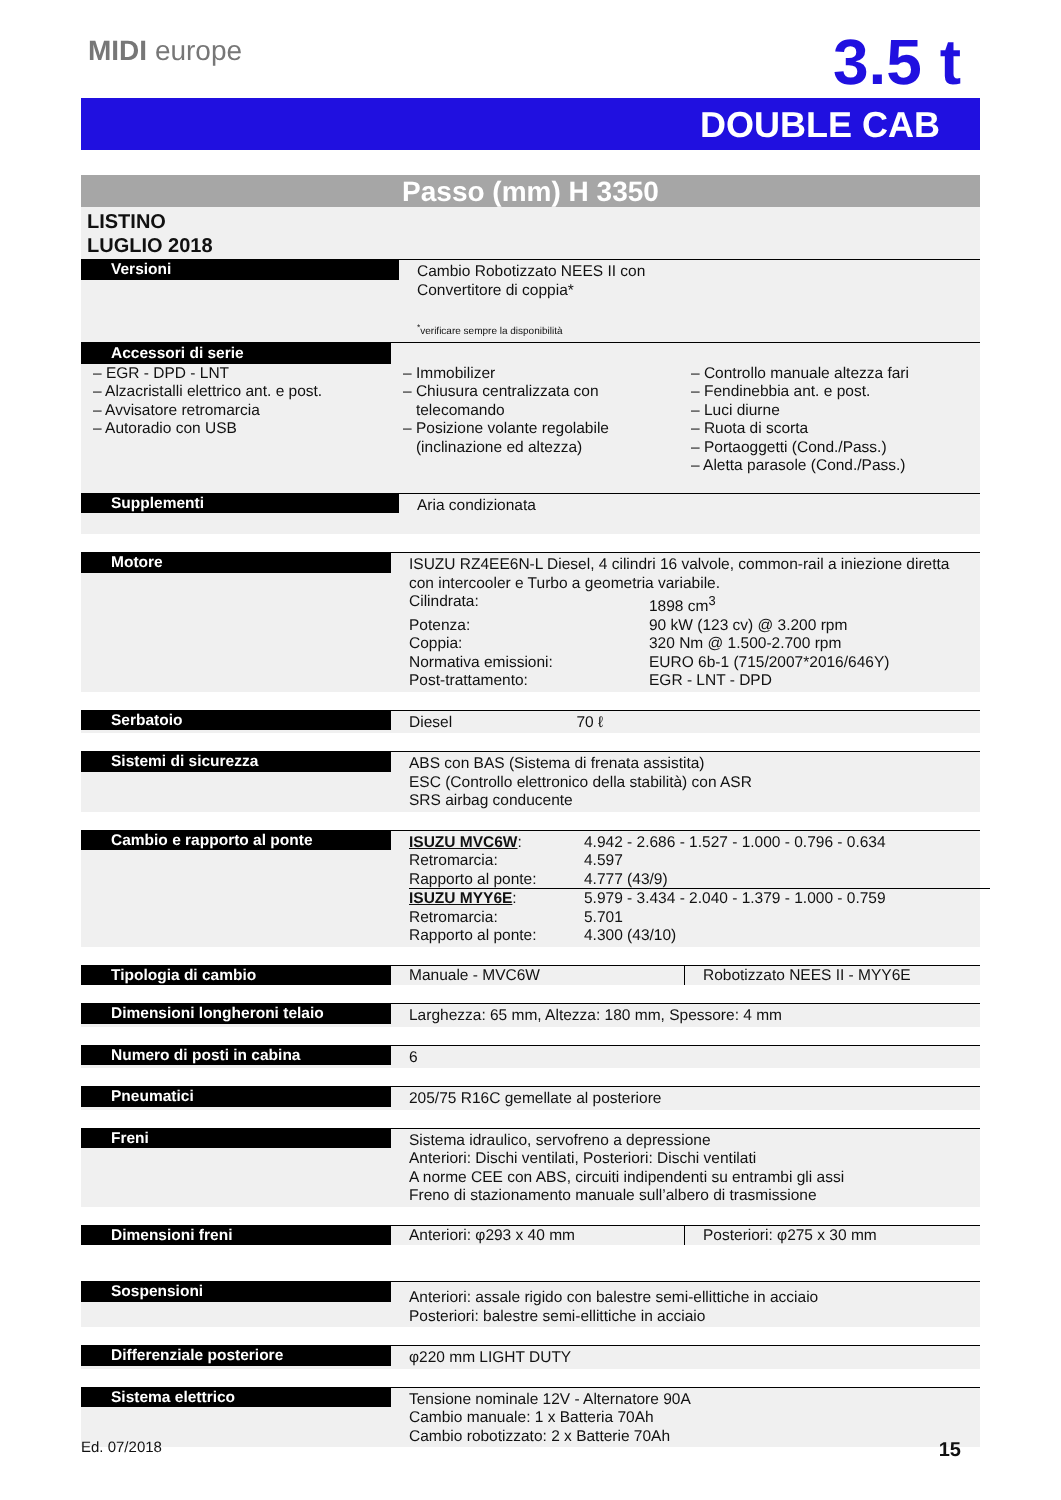MIDI europe
3.5 t
DOUBLE CAB
Passo (mm) H 3350
LISTINO
LUGLIO 2018
Versioni Cambio Robotizzato NEES II con
Convertitore di coppia*
<sup>*</sup> verificare sempre la disponibilità
Accessori di serie
– EGR - DPD - LNT
– Alzacristalli elettrico ant. e post.
– Avvisatore retromarcia
– Autoradio con USB
– Immobilizer
– Chiusura centralizzata con
telecomando
– Posizione volante regolabile
(inclinazione ed altezza)
– Controllo manuale altezza fari
– Fendinebbia ant. e post.
– Luci diurne
– Ruota di scorta
– Portaoggetti (Cond./Pass.)
– Aletta parasole (Cond./Pass.)
Supplementi Aria condizionata
Motore ISUZU RZ4EE6N-L Diesel, 4 cilindri 16 valvole, common-rail a iniezione diretta
con intercooler e Turbo a geometria variabile.
| Cilindrata: | 1898 cm<sup>3</sup> |
| Potenza: | 90 kW (123 cv) @ 3.200 rpm |
| Coppia: | 320 Nm @ 1.500-2.700 rpm |
| Normativa emissioni: | EURO 6b-1 (715/2007*2016/646Y) |
| Post-trattamento: | EGR - LNT - DPD |
Serbatoio Diesel 70 ℓ
Sistemi di sicurezza ABS con BAS (Sistema di frenata assistita)
ESC (Controllo elettronico della stabilità) con ASR
SRS airbag conducente
Cambio e rapporto al ponte
| ISUZU MVC6W : | 4.942 - 2.686 - 1.527 - 1.000 - 0.796 - 0.634 |
| Retromarcia: | 4.597 |
| Rapporto al ponte: | 4.777 (43/9) |
| ISUZU MYY6E : | 5.979 - 3.434 - 2.040 - 1.379 - 1.000 - 0.759 |
| Retromarcia: | 5.701 |
| Rapporto al ponte: | 4.300 (43/10) |
Tipologia di cambio Manuale - MVC6W Robotizzato NEES II - MYY6E
Dimensioni longheroni telaio Larghezza: 65 mm, Altezza: 180 mm, Spessore: 4 mm
Numero di posti in cabina 6
Pneumatici 205/75 R16C gemellate al posteriore
Freni Sistema idraulico, servofreno a depressione
Anteriori: Dischi ventilati, Posteriori: Dischi ventilati
A norme CEE con ABS, circuiti indipendenti su entrambi gli assi
Freno di stazionamento manuale sull’albero di trasmissione
Dimensioni freni Anteriori: φ293 x 40 mm Posteriori: φ275 x 30 mm
Sospensioni
Anteriori: assale rigido con balestre semi-ellittiche in acciaio
Posteriori: balestre semi-ellittiche in acciaio
Differenziale posteriore φ220 mm LIGHT DUTY
Sistema elettrico Tensione nominale 12V - Alternatore 90A
Cambio manuale: 1 x Batteria 70Ah
Cambio robotizzato: 2 x Batterie 70Ah
Ed. 07/2018 15